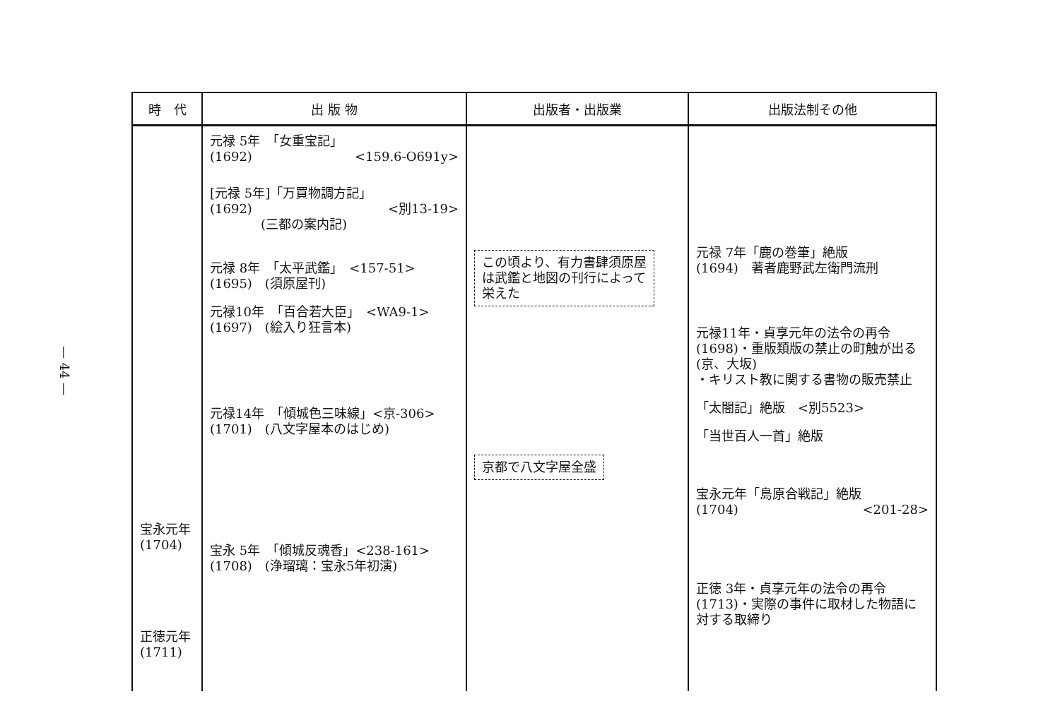— 44 —
| 時 代 | 出 版 物 | 出版者・出版業 | 出版法制その他 |
| --- | --- | --- | --- |
| 宝永元年 (1704) 正徳元年 (1711) | 元禄 5年 「女重宝記」 (1692) <159.6-O691y> [元禄 5年]「万買物調方記」 (1692) <別13-19> (三都の案内記) 元禄 8年 「太平武鑑」 <157-51> (1695) (須原屋刊) 元禄10年 「百合若大臣」 <WA9-1> (1697) (絵入り狂言本) 元禄14年 「傾城色三味線」<京-306> (1701) (八文字屋本のはじめ) 宝永 5年 「傾城反魂香」<238-161> (1708) (浄瑠璃：宝永5年初演) | この頃より、有力書肆須原屋 は武鑑と地図の刊行によって 栄えた 京都で八文字屋全盛 | 元禄 7年「鹿の巻筆」絶版 (1694) 著者鹿野武左衛門流刑 元禄11年・貞享元年の法令の再令 (1698)・重版類版の禁止の町触が出る(京、大坂) ・キリスト教に関する書物の販売禁止 「太閤記」絶版 <別5523> 「当世百人一首」絶版 宝永元年「島原合戦記」絶版 (1704) <201-28> 正徳 3年・貞享元年の法令の再令 (1713)・実際の事件に取材した物語に対する取締り |